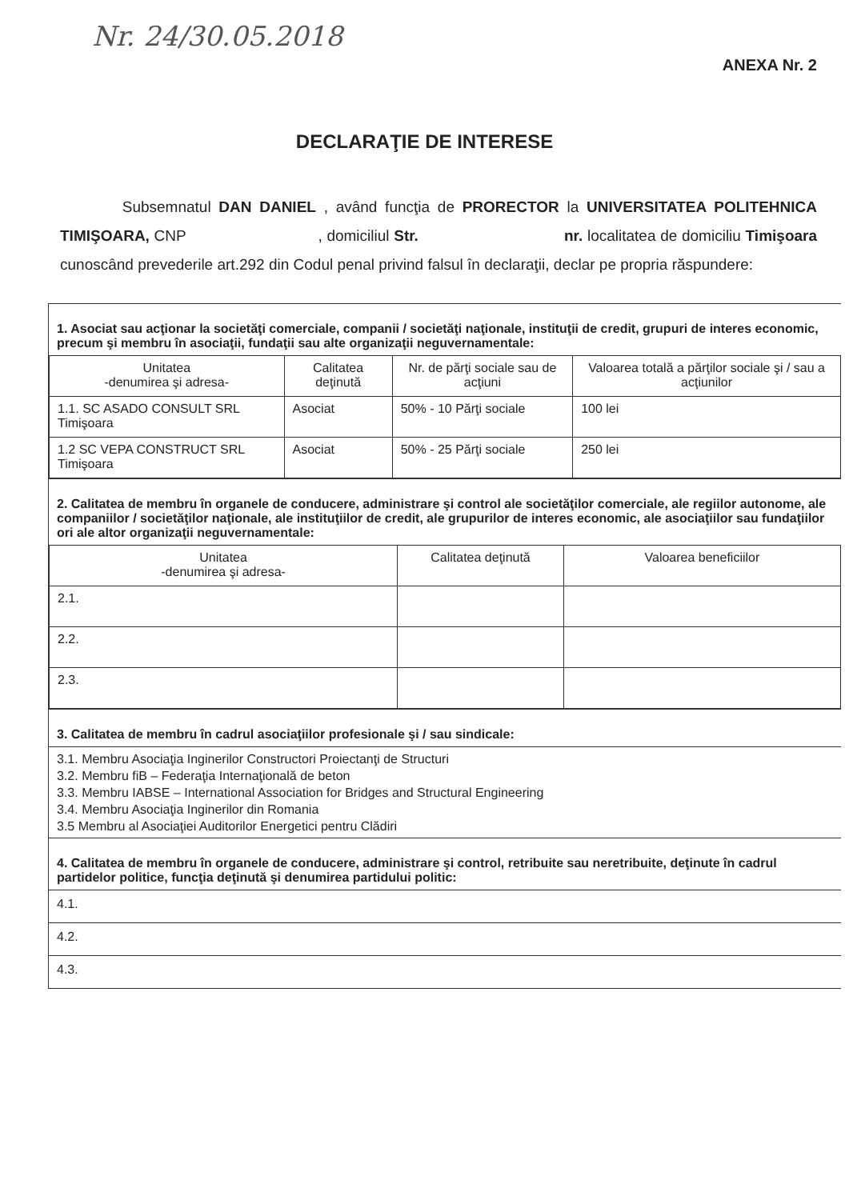Nr. 24/30.05.2018
ANEXA Nr. 2
DECLARAŢIE DE INTERESE
Subsemnatul DAN DANIEL , având funcţia de PRORECTOR la UNIVERSITATEA POLITEHNICA TIMIŞOARA, CNP , domiciliul Str. nr. localitatea de domiciliu Timişoara cunoscând prevederile art.292 din Codul penal privind falsul în declaraţii, declar pe propria răspundere:
1. Asociat sau acţionar la societăţi comerciale, companii / societăţi naţionale, instituţii de credit, grupuri de interes economic, precum şi membru în asociaţii, fundaţii sau alte organizaţii neguvernamentale:
| Unitatea -denumirea şi adresa- | Calitatea deţinută | Nr. de părţi sociale sau de acţiuni | Valoarea totală a părţilor sociale şi / sau a acţiunilor |
| --- | --- | --- | --- |
| 1.1. SC ASADO CONSULT SRL Timişoara | Asociat | 50% - 10 Părţi sociale | 100 lei |
| 1.2 SC VEPA CONSTRUCT SRL Timişoara | Asociat | 50% - 25 Părţi sociale | 250 lei |
2. Calitatea de membru în organele de conducere, administrare şi control ale societăţilor comerciale, ale regiilor autonome, ale companiilor / societăţilor naţionale, ale instituţiilor de credit, ale grupurilor de interes economic, ale asociaţiilor sau fundaţiilor ori ale altor organizaţii neguvernamentale:
| Unitatea -denumirea şi adresa- | Calitatea deţinută | Valoarea beneficiilor |
| --- | --- | --- |
| 2.1. | | |
| 2.2. | | |
| 2.3. | | |
3. Calitatea de membru în cadrul asociaţiilor profesionale şi / sau sindicale:
3.1. Membru Asociaţia Inginerilor Constructori Proiectanţi de Structuri
3.2. Membru fiB – Federaţia Internaţională de beton
3.3. Membru IABSE – International Association for Bridges and Structural Engineering
3.4. Membru Asociaţia Inginerilor din Romania
3.5 Membru al Asociaţiei Auditorilor Energetici pentru Clădiri
4. Calitatea de membru în organele de conducere, administrare şi control, retribuite sau neretribuite, deţinute în cadrul partidelor politice, funcţia deţinută şi denumirea partidului politic:
4.1.
4.2.
4.3.